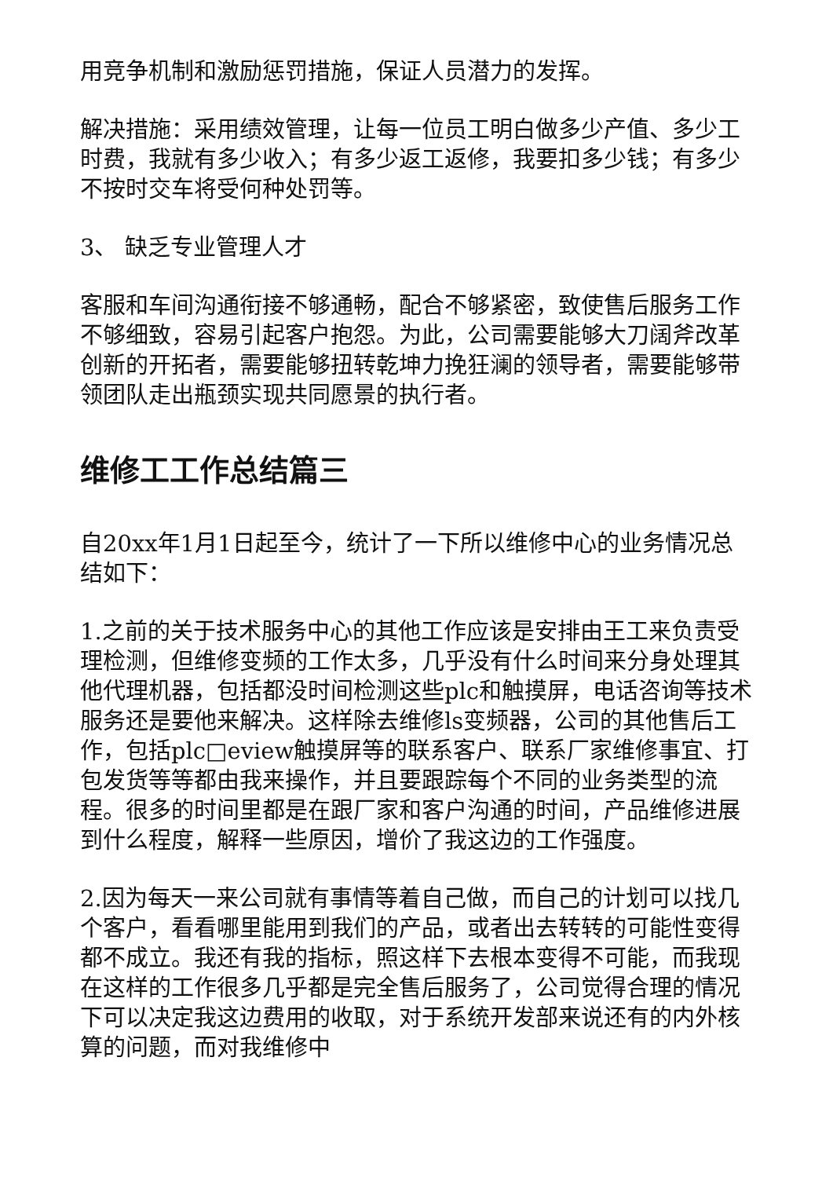用竞争机制和激励惩罚措施，保证人员潜力的发挥。
解决措施：采用绩效管理，让每一位员工明白做多少产值、多少工时费，我就有多少收入；有多少返工返修，我要扣多少钱；有多少不按时交车将受何种处罚等。
3、 缺乏专业管理人才
客服和车间沟通衔接不够通畅，配合不够紧密，致使售后服务工作不够细致，容易引起客户抱怨。为此，公司需要能够大刀阔斧改革创新的开拓者，需要能够扭转乾坤力挽狂澜的领导者，需要能够带领团队走出瓶颈实现共同愿景的执行者。
维修工工作总结篇三
自20xx年1月1日起至今，统计了一下所以维修中心的业务情况总结如下：
1.之前的关于技术服务中心的其他工作应该是安排由王工来负责受理检测，但维修变频的工作太多，几乎没有什么时间来分身处理其他代理机器，包括都没时间检测这些plc和触摸屏，电话咨询等技术服务还是要他来解决。这样除去维修ls变频器，公司的其他售后工作，包括plc□eview触摸屏等的联系客户、联系厂家维修事宜、打包发货等等都由我来操作，并且要跟踪每个不同的业务类型的流程。很多的时间里都是在跟厂家和客户沟通的时间，产品维修进展到什么程度，解释一些原因，增价了我这边的工作强度。
2.因为每天一来公司就有事情等着自己做，而自己的计划可以找几个客户，看看哪里能用到我们的产品，或者出去转转的可能性变得都不成立。我还有我的指标，照这样下去根本变得不可能，而我现在这样的工作很多几乎都是完全售后服务了，公司觉得合理的情况下可以决定我这边费用的收取，对于系统开发部来说还有的内外核算的问题，而对我维修中